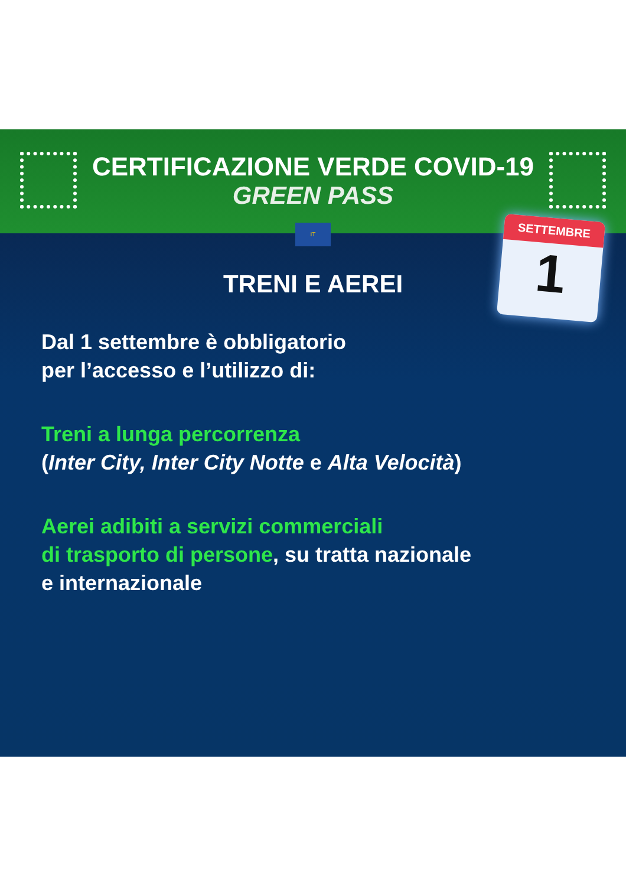CERTIFICAZIONE VERDE COVID-19
GREEN PASS
IT
SETTEMBRE
1
TRENI E AEREI
Dal 1 settembre è obbligatorio
per l’accesso e l’utilizzo di:
Treni a lunga percorrenza
(Inter City, Inter City Notte e Alta Velocità)
Aerei adibiti a servizi commerciali
di trasporto di persone, su tratta nazionale
e internazionale